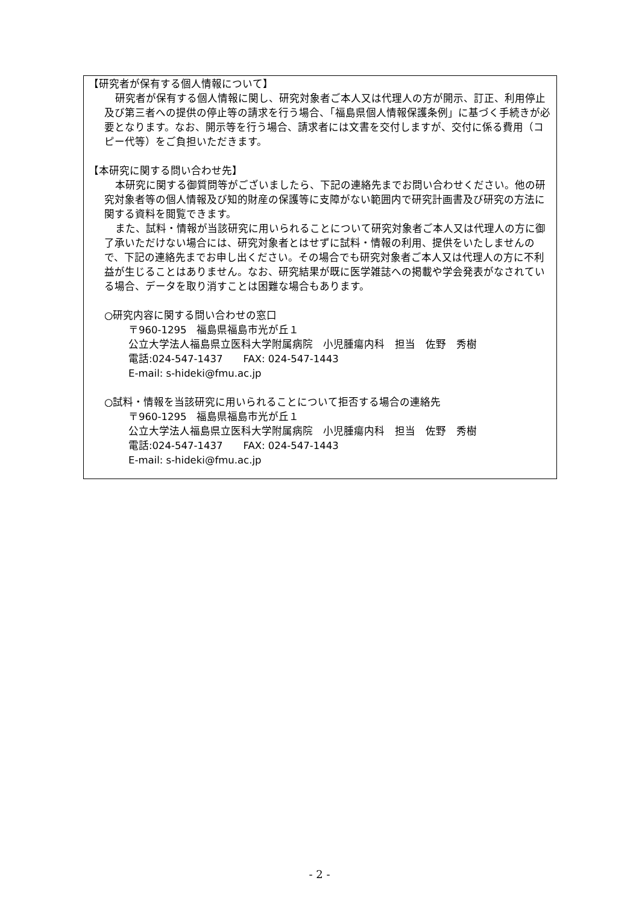【研究者が保有する個人情報について】
研究者が保有する個人情報に関し、研究対象者ご本人又は代理人の方が開示、訂正、利用停止及び第三者への提供の停止等の請求を行う場合、「福島県個人情報保護条例」に基づく手続きが必要となります。なお、開示等を行う場合、請求者には文書を交付しますが、交付に係る費用（コピー代等）をご負担いただきます。
【本研究に関する問い合わせ先】
本研究に関する御質問等がございましたら、下記の連絡先までお問い合わせください。他の研究対象者等の個人情報及び知的財産の保護等に支障がない範囲内で研究計画書及び研究の方法に関する資料を閲覧できます。
また、試料・情報が当該研究に用いられることについて研究対象者ご本人又は代理人の方に御了承いただけない場合には、研究対象者とはせずに試料・情報の利用、提供をいたしませんので、下記の連絡先までお申し出ください。その場合でも研究対象者ご本人又は代理人の方に不利益が生じることはありません。なお、研究結果が既に医学雑誌への掲載や学会発表がなされている場合、データを取り消すことは困難な場合もあります。
○研究内容に関する問い合わせの窓口
〒960-1295　福島県福島市光が丘１
公立大学法人福島県立医科大学附属病院　小児腫瘍内科　担当　佐野　秀樹
電話:024-547-1437　　FAX: 024-547-1443
E-mail: s-hideki@fmu.ac.jp
○試料・情報を当該研究に用いられることについて拒否する場合の連絡先
〒960-1295　福島県福島市光が丘１
公立大学法人福島県立医科大学附属病院　小児腫瘍内科　担当　佐野　秀樹
電話:024-547-1437　　FAX: 024-547-1443
E-mail: s-hideki@fmu.ac.jp
- 2 -